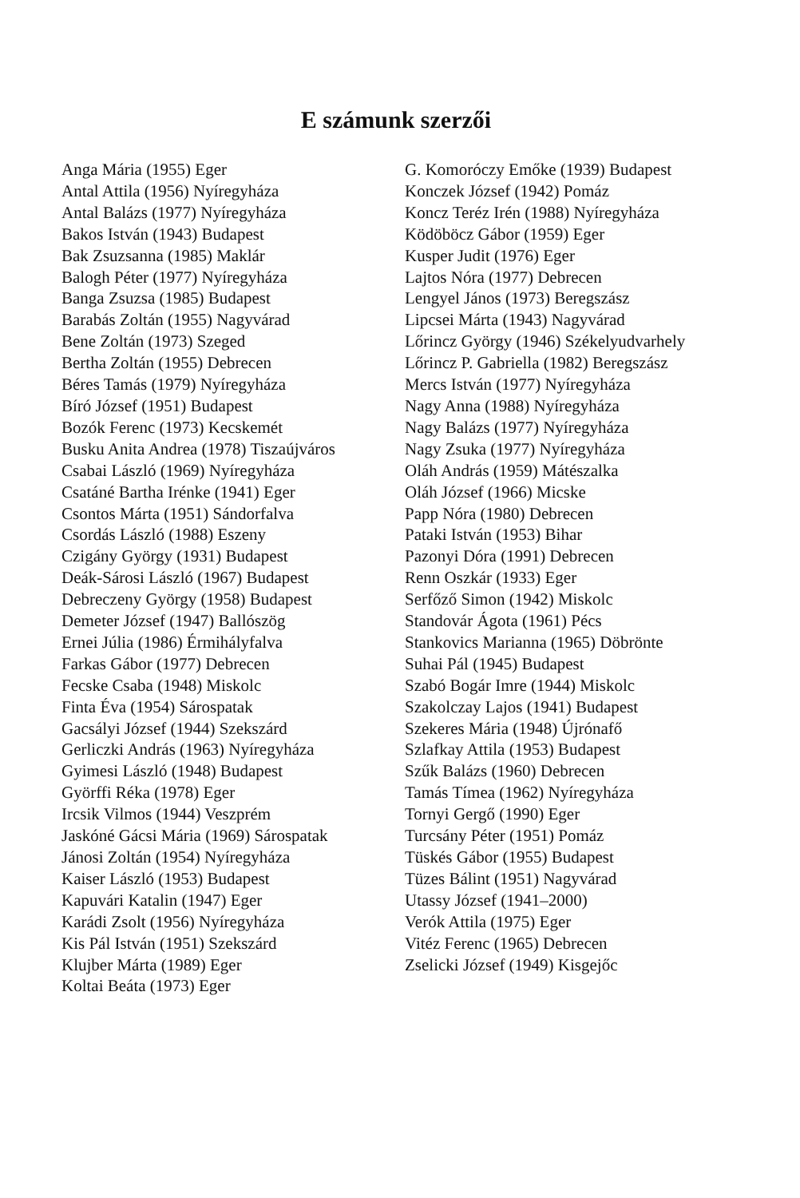E számunk szerzői
Anga Mária (1955) Eger
Antal Attila (1956) Nyíregyháza
Antal Balázs (1977) Nyíregyháza
Bakos István (1943) Budapest
Bak Zsuzsanna (1985) Maklár
Balogh Péter (1977) Nyíregyháza
Banga Zsuzsa (1985) Budapest
Barabás Zoltán (1955) Nagyvárad
Bene Zoltán (1973) Szeged
Bertha Zoltán (1955) Debrecen
Béres Tamás (1979) Nyíregyháza
Bíró József (1951) Budapest
Bozók Ferenc (1973) Kecskemét
Busku Anita Andrea (1978) Tiszaújváros
Csabai László (1969) Nyíregyháza
Csatáné Bartha Irénke (1941) Eger
Csontos Márta (1951) Sándorfalva
Csordás László (1988) Eszeny
Czigány György (1931) Budapest
Deák-Sárosi László (1967) Budapest
Debreczeny György (1958) Budapest
Demeter József (1947) Ballószög
Ernei Júlia (1986) Érmihályfalva
Farkas Gábor (1977) Debrecen
Fecske Csaba (1948) Miskolc
Finta Éva (1954) Sárospatak
Gacsályi József (1944) Szekszárd
Gerliczki András (1963) Nyíregyháza
Gyimesi László (1948) Budapest
Györffi Réka (1978) Eger
Ircsik Vilmos (1944) Veszprém
Jaskóné Gácsi Mária (1969) Sárospatak
Jánosi Zoltán (1954) Nyíregyháza
Kaiser László (1953) Budapest
Kapuvári Katalin (1947) Eger
Karádi Zsolt (1956) Nyíregyháza
Kis Pál István (1951) Szekszárd
Klujber Márta (1989) Eger
Koltai Beáta (1973) Eger
G. Komoróczy Emőke (1939) Budapest
Konczek József (1942) Pomáz
Koncz Teréz Irén (1988) Nyíregyháza
Ködöböcz Gábor (1959) Eger
Kusper Judit (1976) Eger
Lajtos Nóra (1977) Debrecen
Lengyel János (1973) Beregszász
Lipcsei Márta (1943) Nagyvárad
Lőrincz György (1946) Székelyudvarhely
Lőrincz P. Gabriella (1982) Beregszász
Mercs István (1977) Nyíregyháza
Nagy Anna (1988) Nyíregyháza
Nagy Balázs (1977) Nyíregyháza
Nagy Zsuka (1977) Nyíregyháza
Oláh András (1959) Mátészalka
Oláh József (1966) Micske
Papp Nóra (1980) Debrecen
Pataki István (1953) Bihar
Pazonyi Dóra (1991) Debrecen
Renn Oszkár (1933) Eger
Serfőző Simon (1942) Miskolc
Standovár Ágota (1961) Pécs
Stankovics Marianna (1965) Döbrönte
Suhai Pál (1945) Budapest
Szabó Bogár Imre (1944) Miskolc
Szakolczay Lajos (1941) Budapest
Szekeres Mária (1948) Újrónafő
Szlafkay Attila (1953) Budapest
Szűk Balázs (1960) Debrecen
Tamás Tímea (1962) Nyíregyháza
Tornyi Gergő (1990) Eger
Turcsány Péter (1951) Pomáz
Tüskés Gábor (1955) Budapest
Tüzes Bálint (1951) Nagyvárad
Utassy József (1941–2000)
Verók Attila (1975) Eger
Vitéz Ferenc (1965) Debrecen
Zselicki József (1949) Kisgejőc